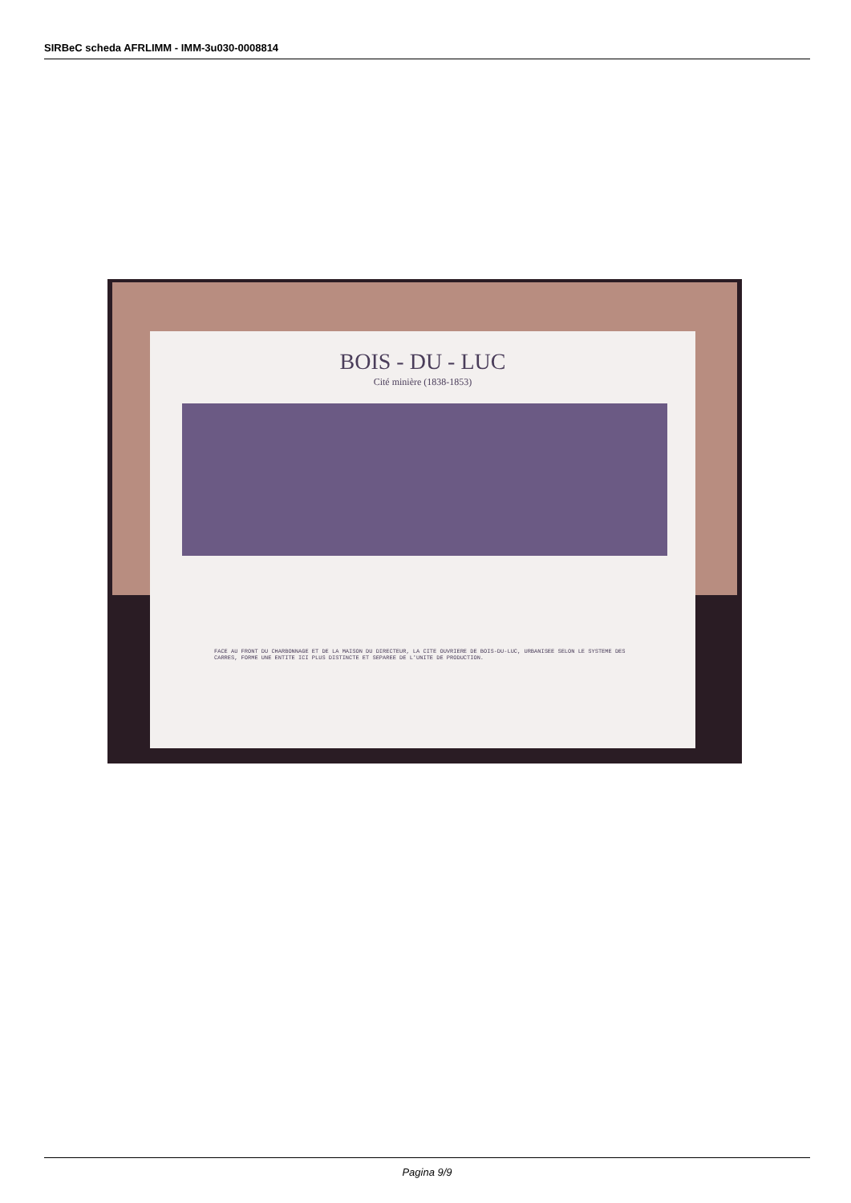SIRBeC scheda AFRLIMM - IMM-3u030-0008814
BOIS - DU - LUC
Cité minière (1838-1853)
FACE AU FRONT DU CHARBONNAGE ET DE LA MAISON DU DIRECTEUR, LA CITE OUVRIERE DE BOIS-DU-LUC, URBANISEE SELON LE SYSTEME DES CARRES, FORME UNE ENTITE ICI PLUS DISTINCTE ET SEPAREE DE L'UNITE DE PRODUCTION.
Pagina 9/9